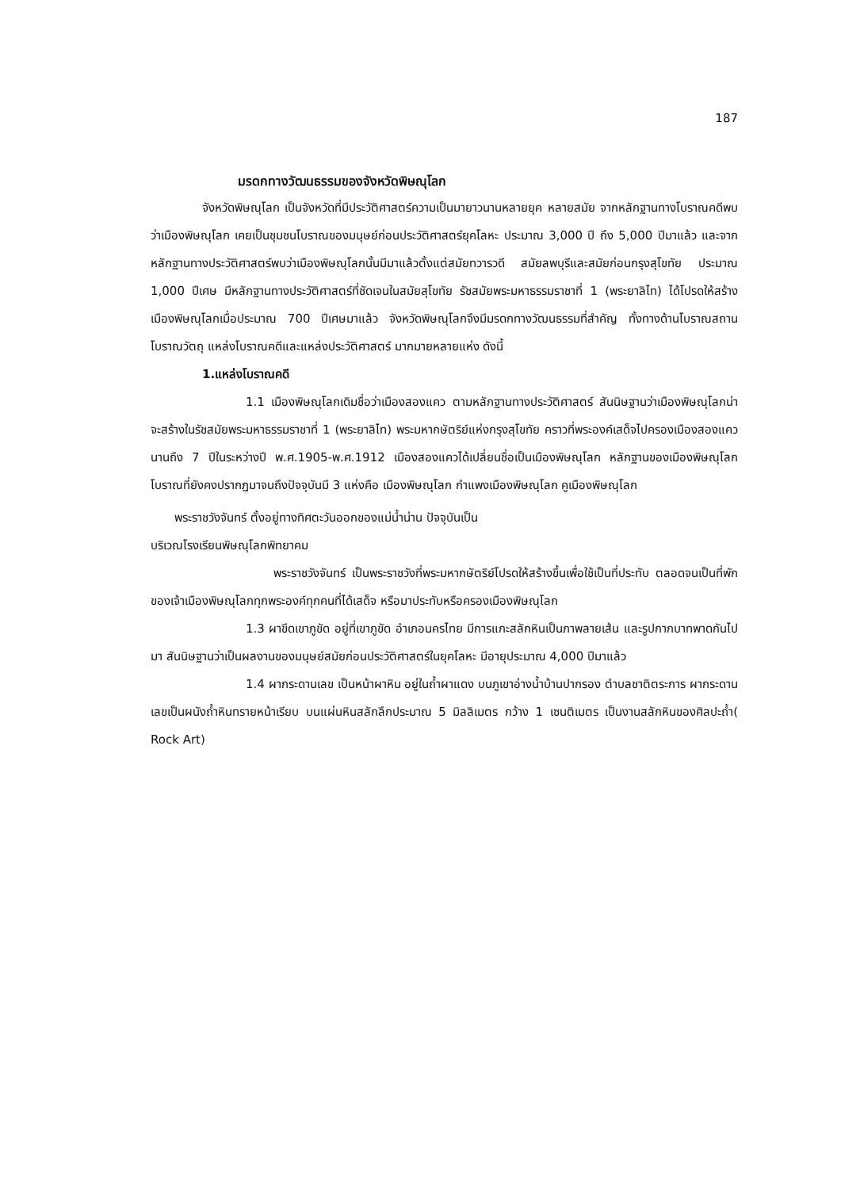187
มรดกทางวัฒนธรรมของจังหวัดพิษณุโลก
จังหวัดพิษณุโลก เป็นจังหวัดที่มีประวัติศาสตร์ความเป็นมายาวนานหลายยุค หลายสมัย จากหลักฐานทางโบราณคดีพบว่าเมืองพิษณุโลก เคยเป็นชุมชนโบราณของมนุษย์ก่อนประวัติศาสตร์ยุคโลหะ ประมาณ 3,000 ปี ถึง 5,000 ปีมาแล้ว และจากหลักฐานทางประวัติศาสตร์พบว่าเมืองพิษณุโลกนั้นมีมาแล้วตั้งแต่สมัยทวารวดี สมัยลพบุรีและสมัยก่อนกรุงสุโขทัย ประมาณ 1,000 ปีเศษ มีหลักฐานทางประวัติศาสตร์ที่ชัดเจนในสมัยสุโขทัย รัชสมัยพระมหาธรรมราชาที่ 1 (พระยาลิไท) ได้โปรดให้สร้างเมืองพิษณุโลกเมื่อประมาณ 700 ปีเศษมาแล้ว จังหวัดพิษณุโลกจึงมีมรดกทางวัฒนธรรมที่สำคัญ ทั้งทางด้านโบราณสถานโบราณวัตถุ แหล่งโบราณคดีและแหล่งประวัติศาสตร์ มากมายหลายแห่ง ดังนี้
1.แหล่งโบราณคดี
1.1 เมืองพิษณุโลกเดิมชื่อว่าเมืองสองแคว ตามหลักฐานทางประวัติศาสตร์ สันนิษฐานว่าเมืองพิษณุโลกน่าจะสร้างในรัชสมัยพระมหาธรรมราชาที่ 1 (พระยาลิไท) พระมหากษัตริย์แห่งกรุงสุโขทัย คราวที่พระองค์เสด็จไปครองเมืองสองแควนานถึง 7 ปีในระหว่างปี พ.ศ.1905-พ.ศ.1912 เมืองสองแควได้เปลี่ยนชื่อเป็นเมืองพิษณุโลก หลักฐานของเมืองพิษณุโลกโบราณที่ยังคงปรากฏมาจนถึงปัจจุบันมี 3 แห่งคือ เมืองพิษณุโลก กำแพงเมืองพิษณุโลก คูเมืองพิษณุโลก
พระราชวังจันทร์ ตั้งอยู่ทางทิศตะวันออกของแม่น้ำน่าน ปัจจุบันเป็น
บริเวณโรงเรียนพิษณุโลกพิทยาคม
พระราชวังจันทร์ เป็นพระราชวังที่พระมหากษัตริย์โปรดให้สร้างขึ้นเพื่อใช้เป็นที่ประทับ ตลอดจนเป็นที่พักของเจ้าเมืองพิษณุโลกทุกพระองค์ทุกคนที่ได้เสด็จ หรือมาประทับหรือครองเมืองพิษณุโลก
1.3 ผาขีดเขาภูขัด อยู่ที่เขาภูขัด อำเภอนครไทย มีการแกะสลักหินเป็นภาพลายเส้น และรูปกากบาทพาดกันไปมา สันนิษฐานว่าเป็นผลงานของมนุษย์สมัยก่อนประวัติศาสตร์ในยุคโลหะ มีอายุประมาณ 4,000 ปีมาแล้ว
1.4 ผากระดานเลข เป็นหน้าผาหิน อยู่ในถ้ำผาแดง บนภูเขาอ่างน้ำบ้านปากรอง ตำบลชาติตระการ ผากระดานเลขเป็นผนังถ้ำหินทรายหน้าเรียบ บนแผ่นหินสลักลึกประมาณ 5 มิลลิเมตร กว้าง 1 เซนติเมตร เป็นงานสลักหินของศิลปะถ้ำ( Rock Art)